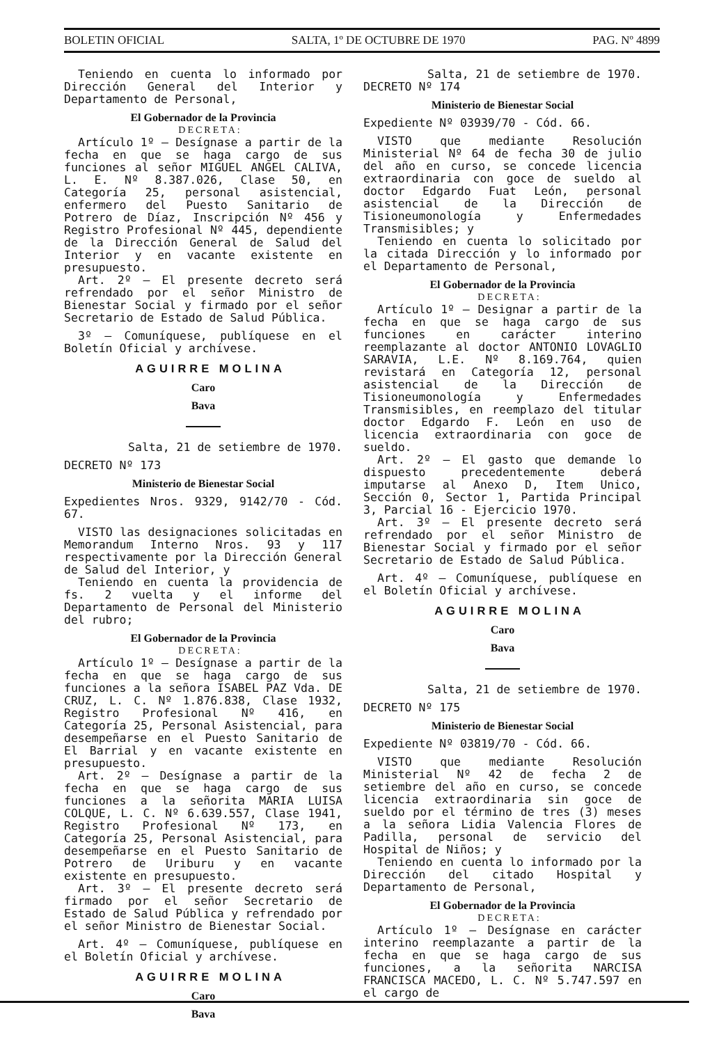BOLETIN OFICIAL SALTA, 1º DE OCTUBRE DE 1970 PAG. Nº 4899
Teniendo en cuenta lo informado por Dirección General del Interior y Departamento de Personal,
El Gobernador de la Provincia
DECRETA:
Artículo 1º — Desígnase a partir de la fecha en que se haga cargo de sus funciones al señor MIGUEL ANGEL CALIVA, L. E. Nº 8.387.026, Clase 50, en Categoría 25, personal asistencial, enfermero del Puesto Sanitario de Potrero de Díaz, Inscripción Nº 456 y Registro Profesional Nº 445, dependiente de la Dirección General de Salud del Interior y en vacante existente en presupuesto.
Art. 2º — El presente decreto será refrendado por el señor Ministro de Bienestar Social y firmado por el señor Secretario de Estado de Salud Pública.
3º — Comuníquese, publíquese en el Boletín Oficial y archívese.
AGUIRRE MOLINA
Caro
Bava
Salta, 21 de setiembre de 1970.
DECRETO Nº 173
Ministerio de Bienestar Social
Expedientes Nros. 9329, 9142/70 - Cód. 67.
VISTO las designaciones solicitadas en Memorandum Interno Nros. 93 y 117 respectivamente por la Dirección General de Salud del Interior, y
Teniendo en cuenta la providencia de fs. 2 vuelta y el informe del Departamento de Personal del Ministerio del rubro;
El Gobernador de la Provincia
DECRETA:
Artículo 1º — Desígnase a partir de la fecha en que se haga cargo de sus funciones a la señora ISABEL PAZ Vda. DE CRUZ, L. C. Nº 1.876.838, Clase 1932, Registro Profesional Nº 416, en Categoría 25, Personal Asistencial, para desempeñarse en el Puesto Sanitario de El Barrial y en vacante existente en presupuesto.
Art. 2º — Desígnase a partir de la fecha en que se haga cargo de sus funciones a la señorita MARIA LUISA COLQUE, L. C. Nº 6.639.557, Clase 1941, Registro Profesional Nº 173, en Categoría 25, Personal Asistencial, para desempeñarse en el Puesto Sanitario de Potrero de Uriburu y en vacante existente en presupuesto.
Art. 3º — El presente decreto será firmado por el señor Secretario de Estado de Salud Pública y refrendado por el señor Ministro de Bienestar Social.
Art. 4º — Comuníquese, publíquese en el Boletín Oficial y archívese.
AGUIRRE MOLINA
Caro
Bava
Salta, 21 de setiembre de 1970.
DECRETO Nº 174
Ministerio de Bienestar Social
Expediente Nº 03939/70 - Cód. 66.
VISTO que mediante Resolución Ministerial Nº 64 de fecha 30 de julio del año en curso, se concede licencia extraordinaria con goce de sueldo al doctor Edgardo Fuat León, personal asistencial de la Dirección de Tisioneumonología y Enfermedades Transmisibles; y
Teniendo en cuenta lo solicitado por la citada Dirección y lo informado por el Departamento de Personal,
El Gobernador de la Provincia
DECRETA:
Artículo 1º — Designar a partir de la fecha en que se haga cargo de sus funciones en carácter interino reemplazante al doctor ANTONIO LOVAGLIO SARAVIA, L.E. Nº 8.169.764, quien revistará en Categoría 12, personal asistencial de la Dirección de Tisioneumonología y Enfermedades Transmisibles, en reemplazo del titular doctor Edgardo F. León en uso de licencia extraordinaria con goce de sueldo.
Art. 2º — El gasto que demande lo dispuesto precedentemente deberá imputarse al Anexo D, Item Unico, Sección 0, Sector 1, Partida Principal 3, Parcial 16 - Ejercicio 1970.
Art. 3º — El presente decreto será refrendado por el señor Ministro de Bienestar Social y firmado por el señor Secretario de Estado de Salud Pública.
Art. 4º — Comuníquese, publíquese en el Boletín Oficial y archívese.
AGUIRRE MOLINA
Caro
Bava
Salta, 21 de setiembre de 1970.
DECRETO Nº 175
Ministerio de Bienestar Social
Expediente Nº 03819/70 - Cód. 66.
VISTO que mediante Resolución Ministerial Nº 42 de fecha 2 de setiembre del año en curso, se concede licencia extraordinaria sin goce de sueldo por el término de tres (3) meses a la señora Lidia Valencia Flores de Padilla, personal de servicio del Hospital de Niños; y
Teniendo en cuenta lo informado por la Dirección del citado Hospital y Departamento de Personal,
El Gobernador de la Provincia
DECRETA:
Artículo 1º — Desígnase en carácter interino reemplazante a partir de la fecha en que se haga cargo de sus funciones, a la señorita NARCISA FRANCISCA MACEDO, L. C. Nº 5.747.597 en el cargo de